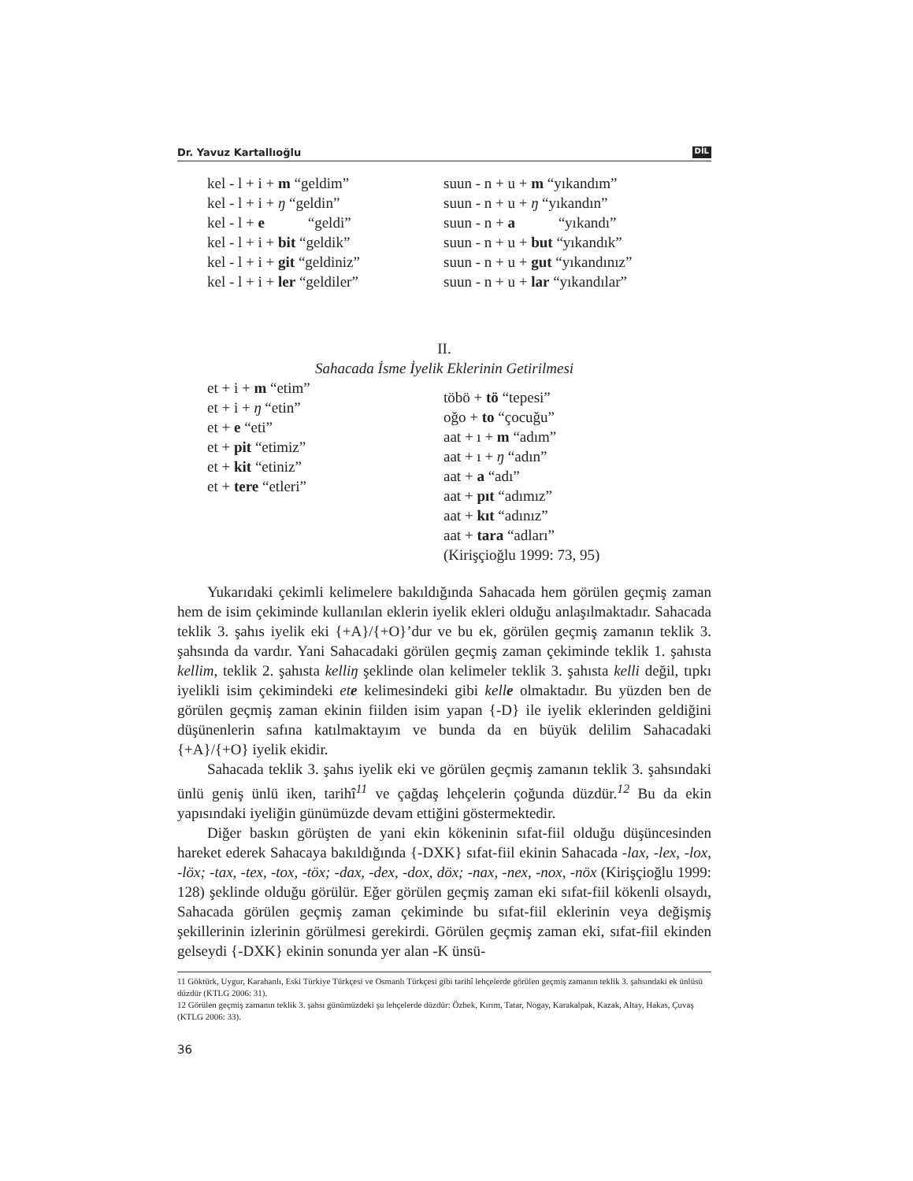Dr. Yavuz Kartallıoğlu DİL
kel - l + i + m “geldim”
kel - l + i + ŋ “geldin”
kel - l + e “geldi”
kel - l + i + bit “geldik”
kel - l + i + git “geldiniz”
kel - l + i + ler “geldiler”
suun - n + u + m “yıkandım”
suun - n + u + ŋ “yıkandın”
suun - n + a “yıkandı”
suun - n + u + but “yıkandık”
suun - n + u + gut “yıkandınız”
suun - n + u + lar “yıkandılar”
II.
Sahacada İsme İyelik Eklerinin Getirilmesi
et + i + m “etim”
et + i + ŋ “etin”
et + e “eti”
et + pit “etimiz”
et + kit “etiniz”
et + tere “etleri”
töbö + tö “tepesi”
oğo + to “çocuğu”
aat + ı + m “adım”
aat + ı + ŋ “adın”
aat + a “adı”
aat + pıt “adımız”
aat + kıt “adınız”
aat + tara “adları”
(Kirişçioğlu 1999: 73, 95)
Yukarıdaki çekimli kelimelere bakıldığında Sahacada hem görülen geçmiş zaman hem de isim çekiminde kullanılan eklerin iyelik ekleri olduğu anlaşılmaktadır. Sahacada teklik 3. şahıs iyelik eki {+A}/{+O}’dur ve bu ek, görülen geçmiş zamanın teklik 3. şahsında da vardır. Yani Sahacadaki görülen geçmiş zaman çekiminde teklik 1. şahısta kellim, teklik 2. şahısta kelliŋ şeklinde olan kelimeler teklik 3. şahısta kelli değil, tıpkı iyelikli isim çekimindeki ete kelimesindeki gibi kelle olmaktadır. Bu yüzden ben de görülen geçmiş zaman ekinin fiilden isim yapan {-D} ile iyelik eklerinden geldiğini düşünenlerin safına katılmaktayım ve bunda da en büyük delilim Sahacadaki {+A}/{+O} iyelik ekidir.
Sahacada teklik 3. şahıs iyelik eki ve görülen geçmiş zamanın teklik 3. şahsındaki ünlü geniş ünlü iken, tarihî<sup>11</sup> ve çağdaş lehçelerin çoğunda düzdür.<sup>12</sup> Bu da ekin yapısındaki iyeliğin günümüzde devam ettiğini göstermektedir.
Diğer baskın görüşten de yani ekin kökeninin sıfat-fiil olduğu düşüncesinden hareket ederek Sahacaya bakıldığında {-DXK} sıfat-fiil ekinin Sahacada -lax, -lex, -lox, -löx; -tax, -tex, -tox, -töx; -dax, -dex, -dox, döx; -nax, -nex, -nox, -nöx (Kirişçioğlu 1999: 128) şeklinde olduğu görülür. Eğer görülen geçmiş zaman eki sıfat-fiil kökenli olsaydı, Sahacada görülen geçmiş zaman çekiminde bu sıfat-fiil eklerinin veya değişmiş şekillerinin izlerinin görülmesi gerekirdi. Görülen geçmiş zaman eki, sıfat-fiil ekinden gelseydi {-DXK} ekinin sonunda yer alan -K ünsü-
11 Göktürk, Uygur, Karahanlı, Eski Türkiye Türkçesi ve Osmanlı Türkçesi gibi tarihî lehçelerde görülen geçmiş zamanın teklik 3. şahsındaki ek ünlüsü düzdür (KTLG 2006: 31).
12 Görülen geçmiş zamanın teklik 3. şahsı günümüzdeki şu lehçelerde düzdür: Özbek, Kırım, Tatar, Nogay, Karakalpak, Kazak, Altay, Hakas, Çuvaş (KTLG 2006: 33).
36